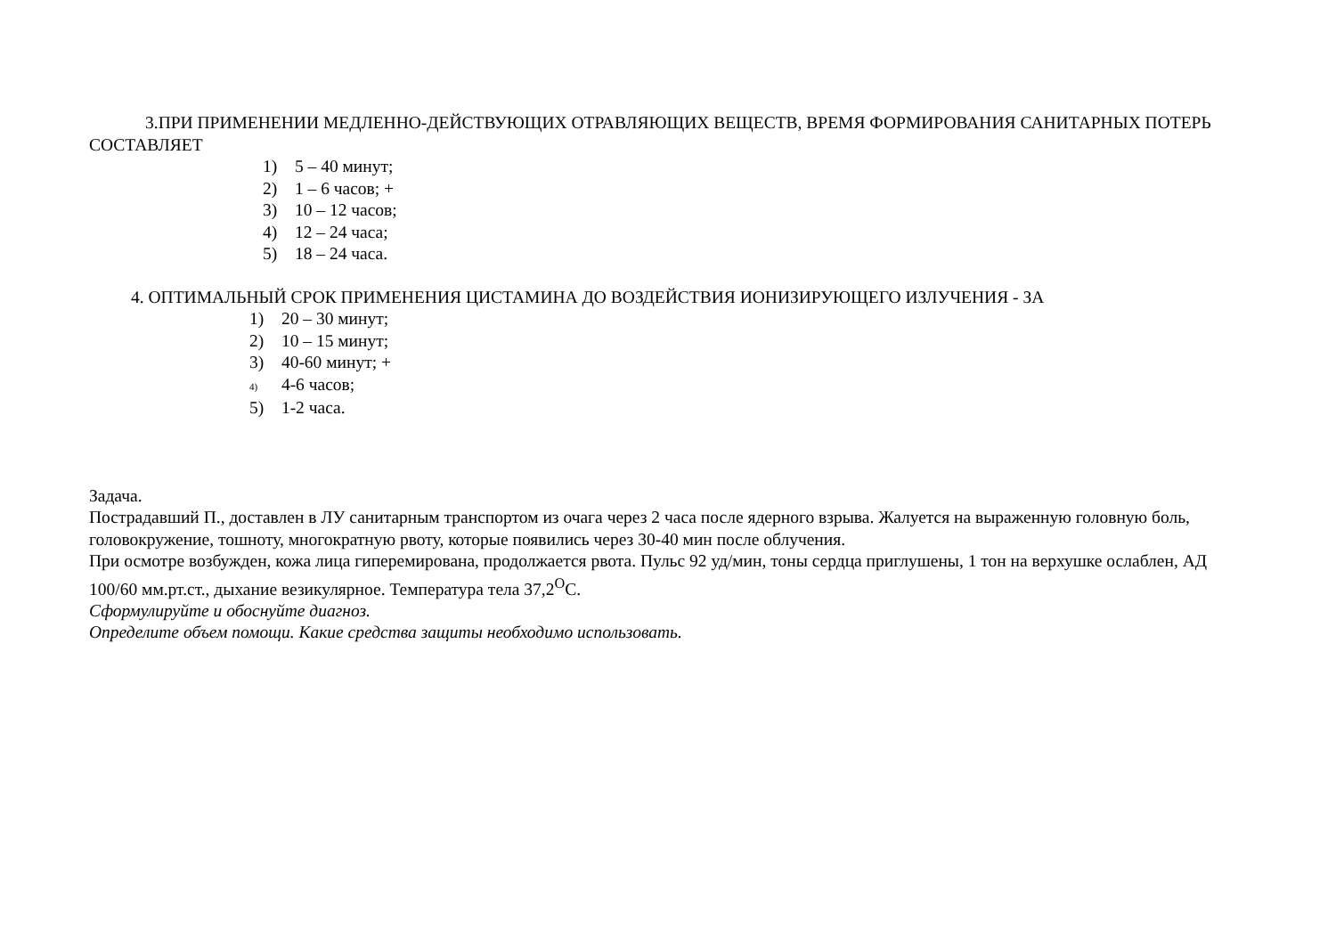3.ПРИ ПРИМЕНЕНИИ МЕДЛЕННО-ДЕЙСТВУЮЩИХ ОТРАВЛЯЮЩИХ ВЕЩЕСТВ, ВРЕМЯ ФОРМИРОВАНИЯ САНИТАРНЫХ ПОТЕРЬ СОСТАВЛЯЕТ
1) 5 – 40 минут;
2) 1 – 6 часов; +
3) 10 – 12 часов;
4) 12 – 24 часа;
5) 18 – 24 часа.
4. ОПТИМАЛЬНЫЙ СРОК ПРИМЕНЕНИЯ ЦИСТАМИНА ДО ВОЗДЕЙСТВИЯ ИОНИЗИРУЮЩЕГО ИЗЛУЧЕНИЯ - ЗА
1) 20 – 30 минут;
2) 10 – 15 минут;
3) 40-60 минут; +
4) 4-6 часов;
5) 1-2 часа.
Задача.
Пострадавший П., доставлен в ЛУ санитарным транспортом из очага через 2 часа после ядерного взрыва. Жалуется на выраженную головную боль, головокружение, тошноту, многократную рвоту, которые появились через 30-40 мин после облучения.
При осмотре возбужден, кожа лица гиперемирована, продолжается рвота. Пульс 92 уд/мин, тоны сердца приглушены, 1 тон на верхушке ослаблен, АД 100/60 мм.рт.ст., дыхание везикулярное. Температура тела 37,2<sup>О</sup>С.
Сформулируйте и обоснуйте диагноз.
Определите объем помощи. Какие средства защиты необходимо использовать.